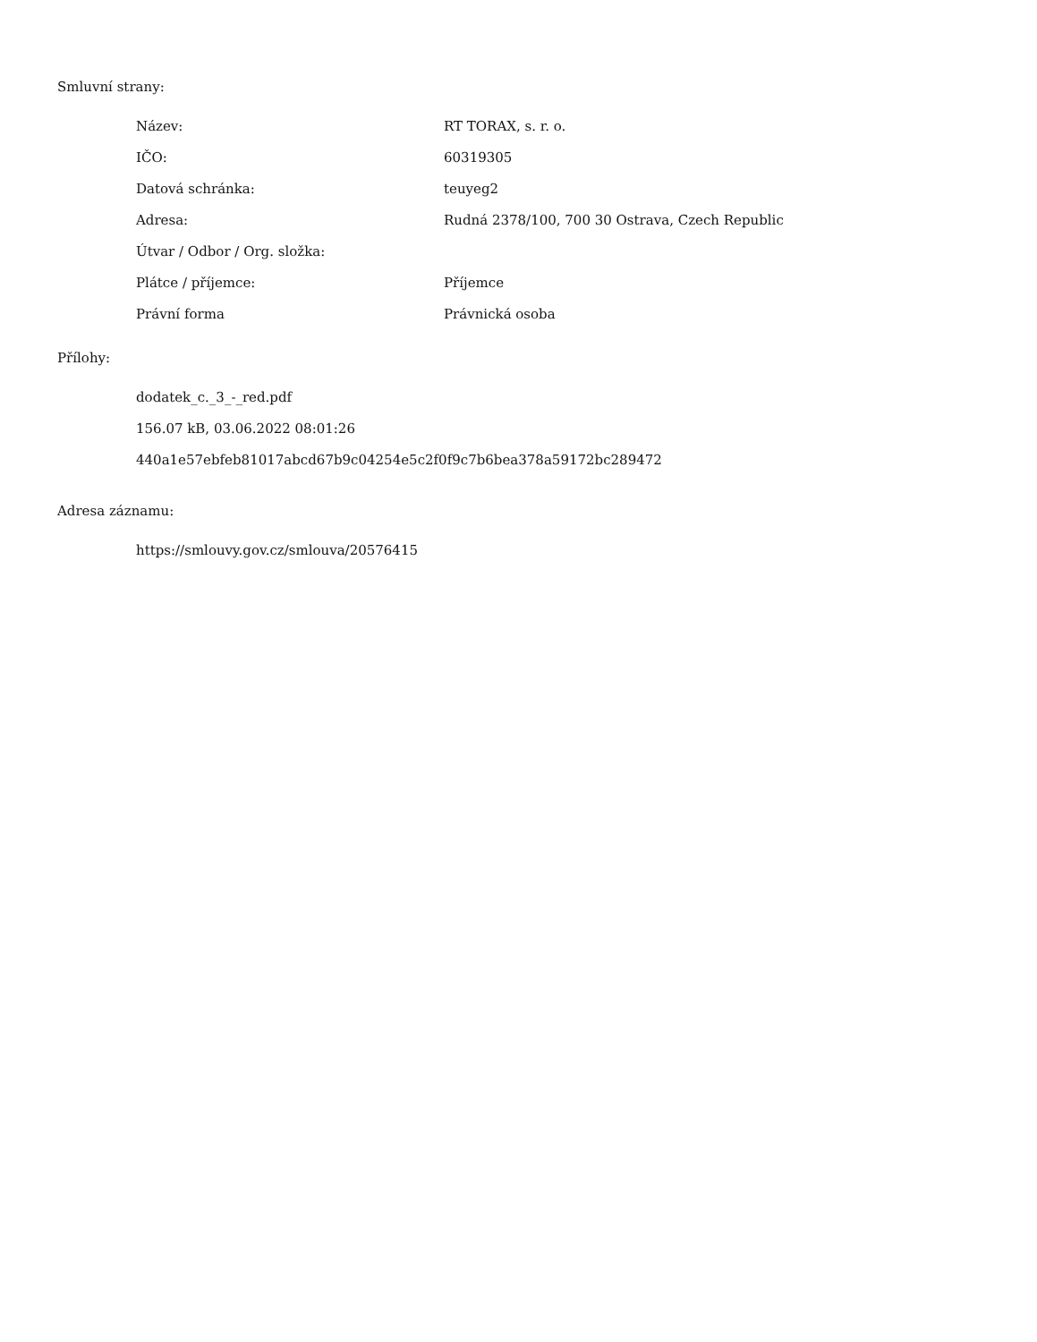Smluvní strany:
| Název: | RT TORAX, s. r. o. |
| IČO: | 60319305 |
| Datová schránka: | teuyeg2 |
| Adresa: | Rudná 2378/100, 700 30 Ostrava, Czech Republic |
| Útvar / Odbor / Org. složka: | |
| Plátce / příjemce: | Příjemce |
| Právní forma | Právnická osoba |
Přílohy:
dodatek_c._3_-_red.pdf
156.07 kB, 03.06.2022 08:01:26
440a1e57ebfeb81017abcd67b9c04254e5c2f0f9c7b6bea378a59172bc289472
Adresa záznamu:
https://smlouvy.gov.cz/smlouva/20576415